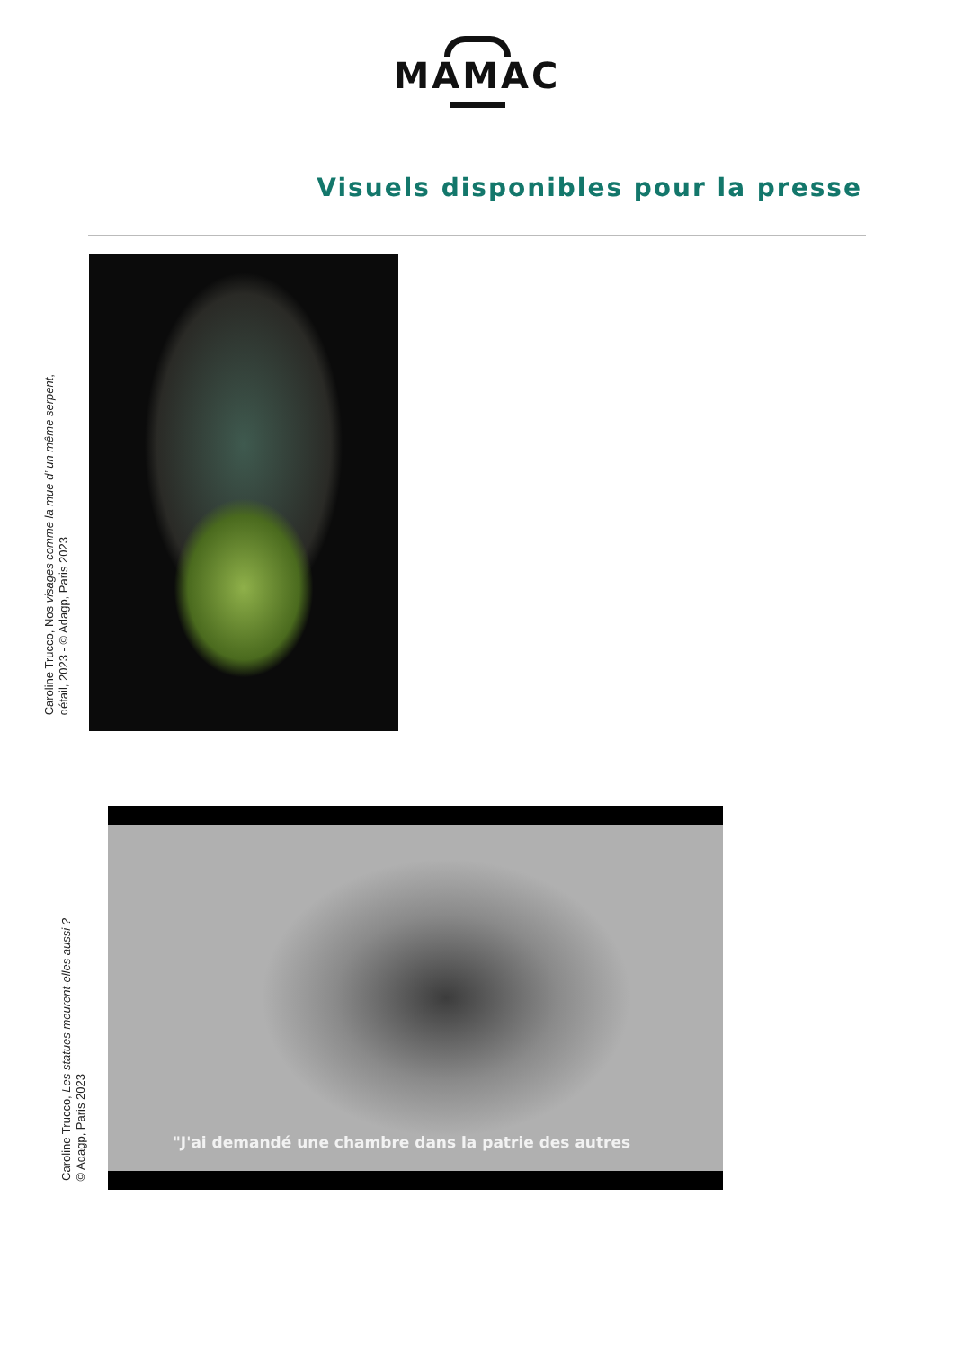MAMAC
Visuels disponibles pour la presse
Caroline Trucco, Nos visages comme la mue d’ un même serpent,
détail, 2023 - © Adagp, Paris 2023
Caroline Trucco, Les statues meurent-elles aussi ?
© Adagp, Paris 2023
"J'ai demandé une chambre dans la patrie des autres